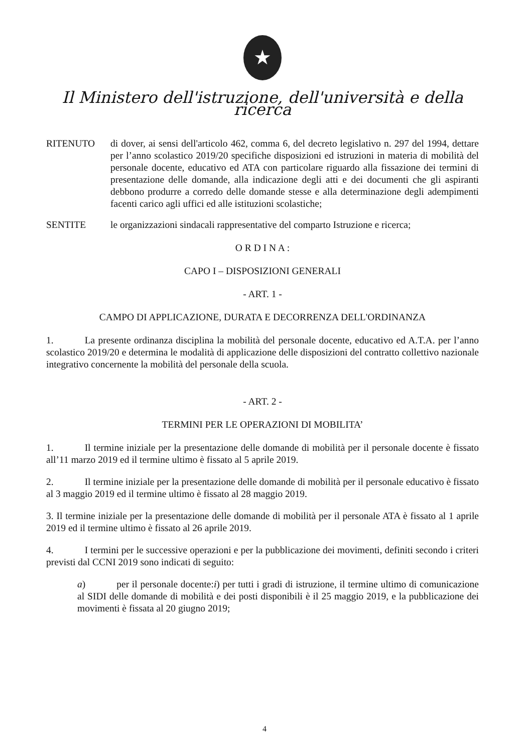★
Il Ministero dell'istruzione, dell'università e della ricerca
RITENUTO di dover, ai sensi dell'articolo 462, comma 6, del decreto legislativo n. 297 del 1994, dettare per l’anno scolastico 2019/20 specifiche disposizioni ed istruzioni in materia di mobilità del personale docente, educativo ed ATA con particolare riguardo alla fissazione dei termini di presentazione delle domande, alla indicazione degli atti e dei documenti che gli aspiranti debbono produrre a corredo delle domande stesse e alla determinazione degli adempimenti facenti carico agli uffici ed alle istituzioni scolastiche;
SENTITE le organizzazioni sindacali rappresentative del comparto Istruzione e ricerca;
O R D I N A :
CAPO I – DISPOSIZIONI GENERALI
- ART. 1 -
CAMPO DI APPLICAZIONE, DURATA E DECORRENZA DELL'ORDINANZA
1. La presente ordinanza disciplina la mobilità del personale docente, educativo ed A.T.A. per l’anno scolastico 2019/20 e determina le modalità di applicazione delle disposizioni del contratto collettivo nazionale integrativo concernente la mobilità del personale della scuola.
- ART. 2 -
TERMINI PER LE OPERAZIONI DI MOBILITA’
1. Il termine iniziale per la presentazione delle domande di mobilità per il personale docente è fissato all’11 marzo 2019 ed il termine ultimo è fissato al 5 aprile 2019.
2. Il termine iniziale per la presentazione delle domande di mobilità per il personale educativo è fissato al 3 maggio 2019 ed il termine ultimo è fissato al 28 maggio 2019.
3. Il termine iniziale per la presentazione delle domande di mobilità per il personale ATA è fissato al 1 aprile 2019 ed il termine ultimo è fissato al 26 aprile 2019.
4. I termini per le successive operazioni e per la pubblicazione dei movimenti, definiti secondo i criteri previsti dal CCNI 2019 sono indicati di seguito:
a) per il personale docente:i) per tutti i gradi di istruzione, il termine ultimo di comunicazione al SIDI delle domande di mobilità e dei posti disponibili è il 25 maggio 2019, e la pubblicazione dei movimenti è fissata al 20 giugno 2019;
4